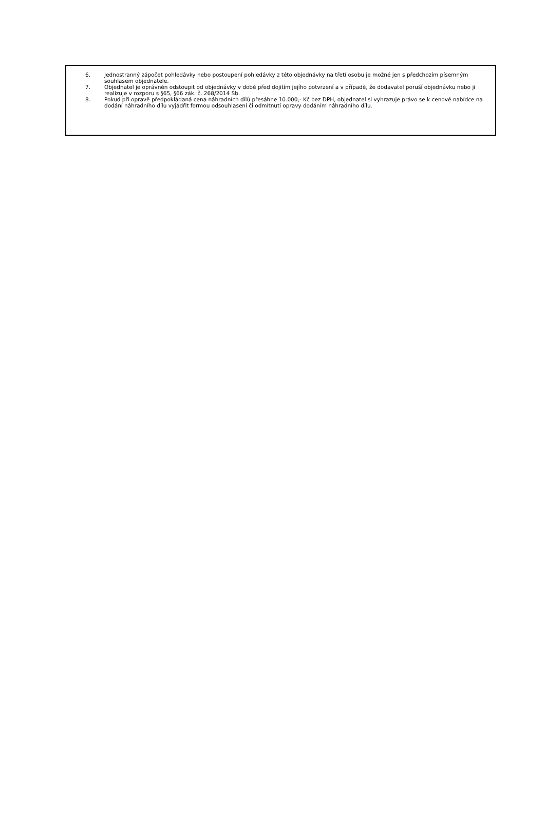6. Jednostranný zápočet pohledávky nebo postoupení pohledávky z této objednávky na třetí osobu je možné jen s předchozím písemným souhlasem objednatele.
7. Objednatel je oprávněn odstoupit od objednávky v době před dojitím jejího potvrzení a v případě, že dodavatel poruší objednávku nebo ji realizuje v rozporu s §65, §66 zák. č. 268/2014 Sb.
8. Pokud při opravě předpokládaná cena náhradních dílů přesáhne 10.000,- Kč bez DPH, objednatel si vyhrazuje právo se k cenové nabídce na dodání náhradního dílu vyjádřit formou odsouhlasení či odmítnutí opravy dodáním náhradního dílu.